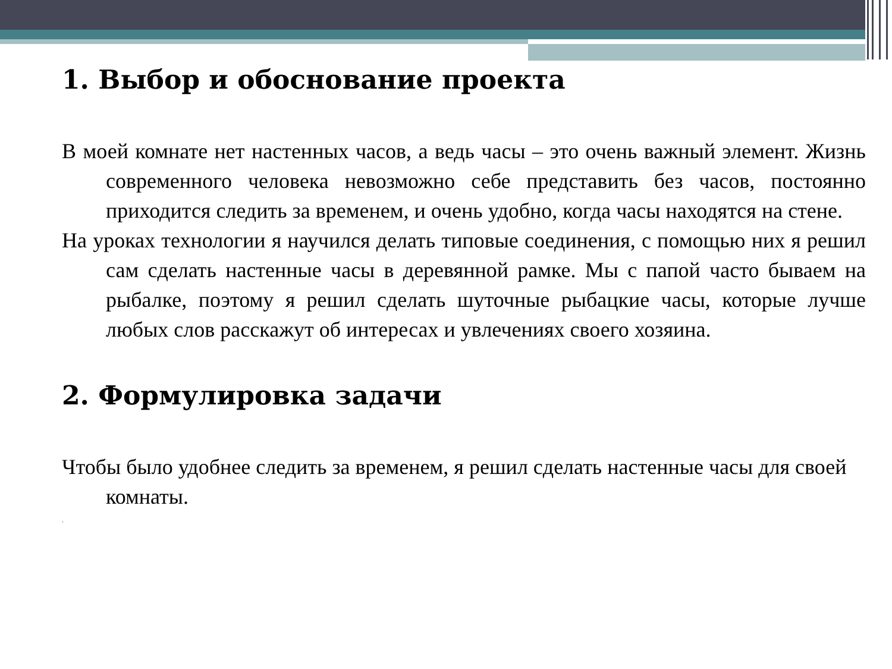1. Выбор и обоснование проекта
В моей комнате нет настенных часов, а ведь часы – это очень важный элемент. Жизнь современного человека невозможно себе представить без часов, постоянно приходится следить за временем, и очень удобно, когда часы находятся на стене.
На уроках технологии я научился делать типовые соединения, с помощью них я решил сам сделать настенные часы в деревянной рамке. Мы с папой часто бываем на рыбалке, поэтому я решил сделать шуточные рыбацкие часы, которые лучше любых слов расскажут об интересах и увлечениях своего хозяина.
2. Формулировка задачи
Чтобы было удобнее следить за временем, я решил сделать настенные часы для своей комнаты.
.